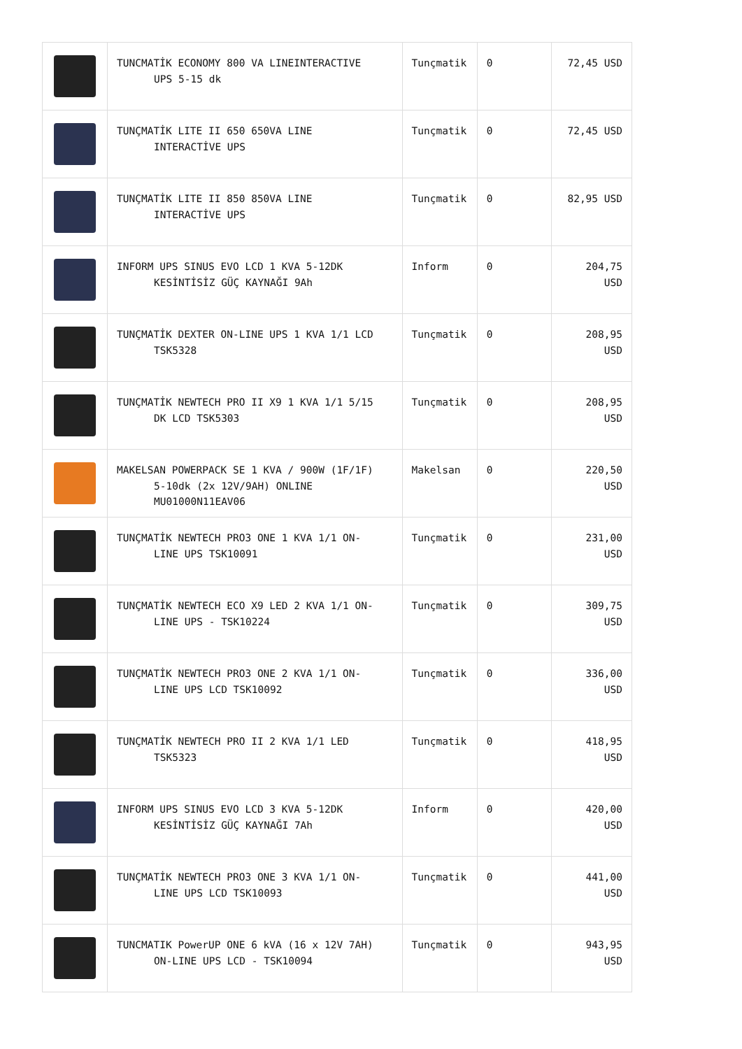| | TUNCMATİK ECONOMY 800 VA LINEINTERACTIVE UPS 5-15 dk | Tunçmatik | 0 | 72,45 USD |
| | TUNÇMATİK LITE II 650 650VA LINE INTERACTİVE UPS | Tunçmatik | 0 | 72,45 USD |
| | TUNÇMATİK LITE II 850 850VA LINE INTERACTİVE UPS | Tunçmatik | 0 | 82,95 USD |
| | INFORM UPS SINUS EVO LCD 1 KVA 5-12DK KESİNTİSİZ GÜÇ KAYNAĞI 9Ah | Inform | 0 | 204,75 USD |
| | TUNÇMATİK DEXTER ON-LINE UPS 1 KVA 1/1 LCD TSK5328 | Tunçmatik | 0 | 208,95 USD |
| | TUNÇMATİK NEWTECH PRO II X9 1 KVA 1/1 5/15 DK LCD TSK5303 | Tunçmatik | 0 | 208,95 USD |
| | MAKELSAN POWERPACK SE 1 KVA / 900W (1F/1F) 5-10dk (2x 12V/9AH) ONLINE MU01000N11EAV06 | Makelsan | 0 | 220,50 USD |
| | TUNÇMATİK NEWTECH PRO3 ONE 1 KVA 1/1 ON- LINE UPS TSK10091 | Tunçmatik | 0 | 231,00 USD |
| | TUNÇMATİK NEWTECH ECO X9 LED 2 KVA 1/1 ON- LINE UPS - TSK10224 | Tunçmatik | 0 | 309,75 USD |
| | TUNÇMATİK NEWTECH PRO3 ONE 2 KVA 1/1 ON- LINE UPS LCD TSK10092 | Tunçmatik | 0 | 336,00 USD |
| | TUNÇMATİK NEWTECH PRO II 2 KVA 1/1 LED TSK5323 | Tunçmatik | 0 | 418,95 USD |
| | INFORM UPS SINUS EVO LCD 3 KVA 5-12DK KESİNTİSİZ GÜÇ KAYNAĞI 7Ah | Inform | 0 | 420,00 USD |
| | TUNÇMATİK NEWTECH PRO3 ONE 3 KVA 1/1 ON- LINE UPS LCD TSK10093 | Tunçmatik | 0 | 441,00 USD |
| | TUNCMATIK PowerUP ONE 6 kVA (16 x 12V 7AH) ON-LINE UPS LCD - TSK10094 | Tunçmatik | 0 | 943,95 USD |